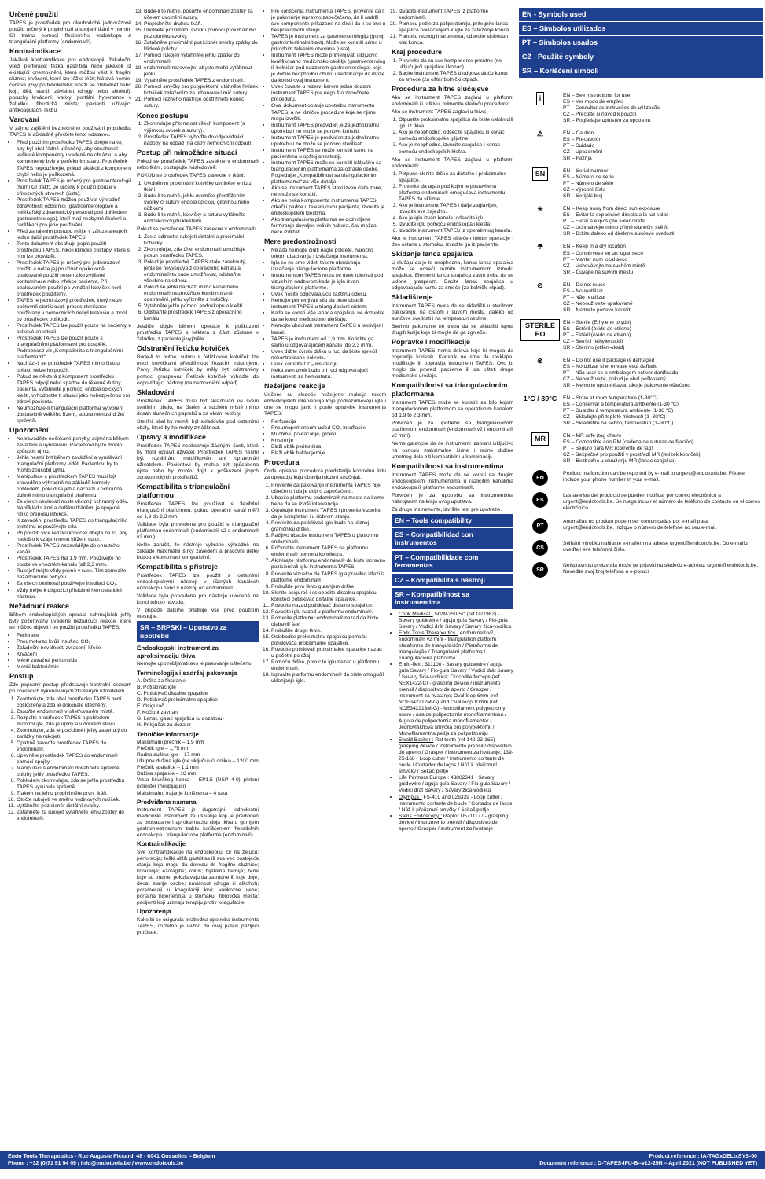Určené použití
TAPES je prostředek pro dlouhodobé jednorázové použití určený k propichnutí a spojení tkání v horním GI traktu pomocí flexibilního endoskopu a triangulační platformy (endomina®).
Kontraindikace
Jakákoli kontraindikace pro endoskopii; žaludeční vřed; perforace; těžká gastritida nebo jakákoli již existující onemocnění, která můžou vést k fragilní sliznici; krvácení, které lze těžko léčit; hiátová hernie; čerstvé jizvy po těhotenství; snaží se otěhotnět nebo kojí; děti; starší; závislost (drogy nebo alkohol); poruchy krvácení; varixy; portální hypertenze v žaludku; fibrotická místa; pacienti užívající antikoagulační léčbu
Varování
V zájmu zajištění bezpečného používání prostředku TAPES si důkladně přečtěte tento odstavec.
Před použitím prostředku TAPES dbejte na to, aby byl obal řádně utěsněný, aby obsahoval veškeré komponenty uvedené na obrázku a aby komponenty byly v perfektním stavu. Prostředek TAPES nepoužívejte, pokud jakákoli z komponent chybí nebo je poškozená.
Prostředek TAPES je určený pro gastroenterologii (horní GI trakt). Je určený k použití pouze v přirozených otvorech (ústa).
Prostředek TAPES můžou používat výhradně zdravotničtí odborníci (gastroenterologové a nelékařský zdravotnický personál pod dohledem gastroenterologa), kteří mají nezbytné školení a certifikaci pro jeho používání.
Před zahájením postupu mějte v záloze alespoň jeden další prostředek TAPES.
Tento dokument obsahuje popis použití prostředku TAPES, nikoli klinické postupy, které s ním lze provádět.
Prostředek TAPES je určený pro jednorázové použití a nelze jej používat opakovaně: opakované použití nese riziko zvýšené kontaminace nebo infekce pacienta. Při opakovaném použití po vyndání kotviček není prostředek použitelný.
TAPES je jednorázový prostředek, který nelze opětovně sterilizovat: proces sterilizace používaný v nemocnicích nebyl testován a mohl by prostředek poškodit.
Prostředek TAPES lze použít pouze na pacienty v celkové anestezii.
Prostředek TAPES lze použít pouze s triangulačními platformami pro dospělé. Podrobnosti viz „Kompatibilita s triangulačními platformami“.
Nachází-li se prostředek TAPES mimo čistou oblast, nelze ho použít.
Pokud se některá z komponent prostředku TAPES odpojí nebo spadne do tělesné dutiny pacienta, vytáhněte ji pomocí endoskopických kleští, vyhodnoťte ti situaci jako nebezpečnou pro zdraví pacienta.
Neumožňuje-li triangulační platforma vytvoření dostatečně velkého řízení, sutura nemusí držet správně.
Upozornění
Neprovádějte nečekané pohyby, zejména během zavádění a vyndávání. Pacientovi by to mohlo způsobit újmu.
Jehla nesmí být během zavádění a vyndávání triangulační platformy vidět. Pacientovi by to mohlo způsobit újmu.
Manipulace s prostředkem TAPES musí být prováděna výhradně na základě kontroly pohledem, pokud se jehla nachází v ochranné duhně mimo triangulační platformu.
Za všech okolností noste vhodný ochranný oděv. Napříklád s krví a dalšími tkáněmi je spojené riziko přenosu infekce.
K zavádění prostředku TAPES do triangulačního systému nepoužívejte sílu.
Při použití více řetízků kotviček dbejte na to, aby nedošlo k vzájemnému křížení sutur.
Prostředek TAPES nezavádějte do ohnutého kanálu.
Prostředek TAPES má 1,9 mm. Použivejte ho pouze ve vhodném kanálu (až 2,3 mm).
Rukojeť mějte vždy pevně v ruce. Tím zamezíte nežádoucímu pohybu.
Za všech okolností používejte insuflaci CO₂.
Vždy mějte k dispozici příslušné hemostatické nástroje.
Nežádoucí reakce
Během endoskopických operací zahrnujících jehly byly pozorovány uvedené nežádoucí reakce, které se můžou objevit i po použití prostředku TAPES:
Perforace
Pneumotorax kvůli insuflaci CO₂
Žaludeční nevolnost, zvracení, křeče
Krvácení
Méně závažná peritonitida
Menší bakteriémie
Postup
Zde popsaný postup představuje kontrolní seznam při operacích vykonávaných zkušeným uživatelem.
1. Zkontrolujte, zda obal prostředku TAPES není poškozený a zda je dokonale utěsněný.
2. Zasuňte endomina® v ošetřovaném místě.
3. Rozpalte prostředek TAPES a pohledem zkontrolujte, zda je úplný a v dobrém stavu.
4. Zkontrolujte, zda je pozicionér jehly zasunutý do zarážky na rukojeti.
5. Opatrně zaveďte prostředek TAPES do endomina®.
6. Upevněte prostředek TAPES do endomina® pomocí spojky.
7. Manipulací s endomina® dosáhněte správné polohy jehly prostředku TAPES.
8. Pohledem zkontrolujte, zda se jehla prostředku TAPES vysunula správně.
9. Tlakem na jehlu propíchněte první tkáň.
10. Otočte rukojetí ve směru hodinových ručiček.
11. Vytáhněte pozicionér distální svorky.
12. Zatáhněte za rukojeť vytáhněte jehlu zpátky do endomina®.
13. Bude-li to nutné, posuňte endomina® zpátky za účelem uvolnění sutury.
14. Propíchněte druhou tkáň.
15. Uvolněte proximální svorku pomocí proximálního pozicionéru svorky.
16. Zatáhněte proximální pozicionér svorky zpátky do klidové polohy.
17. Pomocí rukojeti vytáhněte jehlu zpátky do endomina®.
18. endomina® narovnejte, abyste mohli vytáhnout jehlu.
19. Vytáhněte prostředek TAPES z endomina®.
20. Pomocí smyčky pro polypektomii utáhněte řetízek kotviček zatažením za uthanovací míč sutury.
21. Pomocí řezného nástroje odstřihněte konec sutury.
Konec postupu
1. Zkontrolujte přítomnost všech komponent (s výjimkou svorek a sutury).
2. Prostředek TAPES vyhoďte do odpovídající nádoby na odpad (na ostrý nemocniční odpad).
Postup při mimožádné situaci
Pokud se prostředek TAPES zasekne v endomina® nebo tkáni, postupujte následovně:
POKUD se prostředek TAPES zasekne v tkáni:
1. Uvolněním proximální kotvičky uvolněte jehlu z tkání.
2. Bude-li to nutné, jehlu uvolněte přestřižením svorky či sutury endoskopickou gilotinou nebo nůžkami.
3. Bude-li to nutné, kotvičky a suturu vytáhněte endoskopickými kleštěmi.
Pokud se prostředek TAPES zasekne v endomina®:
1. Zcela odtrantte rukojeti distální a proximální kotvičky.
2. Zkontrolujte, zda úhel endomina® umožňuje posun prostředku TAPES.
3. Pokud je prostředek TAPES stále zaseknutý, jehla se nevysouvá z operačního kanálu a endomina® to bude umožňovat, odstraňte všechno najednou.
4. Pokud se jehla nachází mimo kanál nebo endomina® neumožňuje kombinované odstranění, jehlu vyřízněte z trubičky.
5. Vytáhněte jehlu pomocí endoskopu a kleští.
6. Odstraňte prostředek TAPES z operačního kanálu.
Jestliže dojde během operace k poškození prostředku TAPES a některá z částí zůstane v žaludku, z pacienta ji vyjměte.
Odstranění řetízku kotviček
Bude-li to nutné, suturu s řetízkovou kotviček lze mezi kotvičkami přestřihnout řezacím nástrojem. Prvky řetízku kotviček by měly být odstraněny pomocí graspeoru. Řetízek kotviček vyhoďte do odpovídající nádoby (na nemocniční odpad).
Skladování
Prostředek TAPES musí být skladován ve svém sterilním obalu, na čistém a suchém místě mimo dosah slunečních paprsků a za okolní teploty.
Sterilní obal by neměl být skladován pod ostatními obaly, které by ho mohly zmáčknout.
Opravy a modifikace
Prostředek TAPES neobsahuje žádnými části, které by mohl opravit uživatel. Prostředek TAPES nesmí být rozebírán, modifikován ani opravován uživatelem. Pacientovi by mohla být způsobena újma nebo by mohlo dojít k poškození jiných zdravotnických prostředků.
Kompatibilita s triangulační platformou
Prostředek TAPES lze používat s flexibilní triangulační platformou, pokud operační kanál měří od 1,9 do 2,3 mm.
Validace byla provedena pro použití s triangulační platformou endomina® (endomina® v2 a endomina® v2 mini).
Nelze zaručit, že nástroje vybrané výhradně na základě maximální šířky zavedení a pracovní délky budou v kombinaci kompatibilní.
Kompatibilita s přístroje
Prostředek TAPES lze použít s ostatními endoskopickými nástroji v různých kanálech endoskopu nebo v nástroji od endomina®.
Validace byla provedena pro nástroje uvedené na konci tohoto návodu.
V případě dalšího přístroje vše před použitím otestujte.
SR – SRPSKI – Uputstvo za upotrebu
Endoskopski instrument za aproksimaciju tkiva
Nemojte upotrebljavati ako je pakovanje oštećeno
Terminologija i sadržaj pakovanja
A. Drška za fiksiranje
B. Potiskivač igle
C. Potiskivač distalne spajalice
D. Potiskivač proksimalne spajalice
E. Osigurač
F. Kočioni zavrtanj
G. Lanac igala i spajalica (u dozatoru)
H. Priključak za dozator
Tehničke informacije
Maksimalni prečnik – 1,9 mm
Prečnik igle – 1,75 mm
Radna dužina igle – 17 mm
Ukupna dužina igle (ne uključujući dršku) – 1200 mm
Prečnik spajalice – 1,1 mm
Dužina spajalice – 10 mm
Vrsta hirurškog konca – EP1.5 (USP 4-0) pleteni poliester (neupijajući)
Maksimalno trajanje korišćenja – 4 sata
Predviđena namena
Instrument TAPES je dugotrajni, jednokratni medicinski instrument za ušivanje koji je predviđen za probadanje i aproksimaciju sloja tkiva u gornjem gastrointestinalnom traktu korišćenjem fleksibilnih endoskopa i triangulacione platforme (endomina®).
Kontraindikacije
Sve kontraindikacije na endoskopiju; čir na želucu; perforacija; teški oblik gastritisa ili sva već postojeća stanja koja mogu da dovedu do fragilne sluznice; krvarenje; ezofagitis; kolitis; hijatalna hernija; žene koje su trudne, pokušavaju da zatrudne ili koje doje; deca; starije osobe; zavisnost (droga ili alkohol); poremećaji u koagulaciji krvi; varikozne vene; portalna hipertenzija u stomaku; fibrotička mesta; pacijenti koji uzimaju terapiju protiv koagulacije
Upozorenja
Kako bi se osigurala bezbedna upotreba instrumenta TAPES, izuzetno je važno da ovaj pasus pažljivo pročitate.
Pre korišćenja instrumenta TAPES, proverite da li je pakovanje ispravno zapečaćeno, da li sadrži sve komponente prikazane na slici i da li su one u besprekornom stanju.
TAPES je instrument za gastroenterologiju (gornji gastrointestinalni trakt). Može se koristiti samo u prirodnim telesnim otvorima (usta).
Instrument TAPES može primenjivati isključivo kvalifikovano medicinsko osoblje (gastroenterolog ili bolničar pod nadzorom gastroenterologa) koje je dobilo neophodnu obuku i sertifikaciju da može da koristi ovaj instrument.
Uvek čuvajte u rezervi barem jedan dodatni instrument TAPES pre nego što započnete proceduru.
Ovaj dokument opisuje upotrebu instrumenta TAPES, a ne kliničke procedure koje se njime mogu izvršiti.
Instrument TAPES predviđen je za jednokratnu upotrebu i ne može se ponovo koristiti.
Instrument TAPES je predviđen za jednokratnu upotrebu i ne može se ponovo sterilisati.
Instrument TAPES se može koristiti samo na pacijentima u opštoj anesteziji.
Instrument TAPES može se koristiti isključivo sa triangulacionim platformama za odrasle osobe. Pogledajte „Kompatibilnost sa triangulacionim platformama“ za više detalja.
Ako se instrument TAPES stavi izvan čiste zone, ne može se koristiti.
Ako se neka komponenta instrumenta TAPES otkači i padne u telesni otvor pacijenta, izvucite je endoskopskim kleštima.
Ako triangulaciona platforma ne dozvoljava formiranje dovoljno velikih nabora, šav možda neće izdržati.
Mere predostrožnosti
Nikada nemojte činiti nagle pokrete, naročito tokom ubacivanja i izvlačenja instrumenta.
Igla se ne sme videti tokom ubacivanja i izvlačenja triangulacione platforme.
Instrumentom TAPES mora se uvek rukovati pod vizuelnim nadzorom kada je igla izvan triangulacione platforme.
Uvek nosite odgovarajuću zaštitnu odeću.
Nemojte primenjivati silu da biste ubacili instrument TAPES u triangulacioni sistem.
Kada se koristi više lanaca spajalica, ne dozvolite da se konci međusobno ukrštaju.
Nemojte ubacivati instrument TAPES u iskrivljeni kanal.
TAPES je instrument od 1,9 mm. Koristite ga samo u odgovarajućem kanalu (do 2,3 mm).
Uvek držite čvrsto dršku u ruci da biste sprečili nekontrolisane pokrete.
Uvek koristite CO₂ insuflaciju.
Neka vam uvek budu pri ruci odgovarajući instrumenti za hemostazu.
Neželjene reakcije
Uočene su sledeće neželjene reakcije tokom endoskopskih intervencija koje podrazumevaju igle i one se mogu javiti i posle upotrebe instrumenta TAPES:
Perforacija
Pneumoperitoneum usled CO₂ insuflacije
Mučnina, povraćanje, grčevi
Krvarenje
Blaži oblik peritonitisa
Blaži oblik bakterijemije
Procedura
Ovde opisana procedura predstavlja kontrolnu listu za operaciju koju obavlja iskusni stručnjak.
1. Proverite da pakovanje instrumenta TAPES nije oštećeno i da je dobro zapečaćeno.
2. Ubacite platformu endomina® na mesto na kome treba da se izvrši intervencija.
3. Otpakujte instrument TAPES i proverite vizuelno da je kompletan i u dobrom stanju.
4. Proverite da potiskivač igle bude na kliznoj graničniku drške.
5. Pažljivo ubacite instrument TAPES u platformu endomina®.
6. Pričvrstite instrument TAPES na platformu endomina® pomoću konektora.
7. Aktivirajte platformu endomina® da biste ispravno pozicionirali iglu instrumenta TAPES.
8. Proverite vizuelno da TAPES igla pravilno izlazi iz platforme endomina®.
9. Probušite prvo tkivo guranjem drške.
10. Skinite osigurač i oslobodite distalnu spajalicu koristeći potiskivač distalne spajalice.
11. Povucite nazad potiskivač distalne spajalice.
12. Povucite iglu nazad u platformu endomina®.
13. Pomerite platformu endomina® nazad da biste olabavili šav.
14. Probušite drugo tkivo.
15. Oslobodite proksimalnu spajalicu pomoću potiskivača proksimalne spajalice.
16. Povucite potiskivač proksimalne spajalice nazad u početni položaj.
17. Pomoću drške, povucite iglu nazad u platformu endomina®.
18. Ispravite platformu endomina® da biste omogućili uklanjanje igle.
19. Izvadite instrument TAPES iz platforme endomina®.
20. Pomoću petlje za polipektomiju, pritegnite lanac spajalica povlačenjem kugle za zatezanje konca.
21. Pomoću reznog instrumenta, odsecite slobodan kraj konca.
Kraj procedure
1. Proverite da su sve komponente prisutne (ne uključujući spajalice i konac).
2. Bacite instrument TAPES u odgovarajuću kantu za smeće (za oštar bolnički otpad).
Procedura za hitne slučajeve
Ako se instrument TAPES zaglavi u platformi endomina® ili u tkivu, primenite sledeću proceduru:
Ako se instrument TAPES zaglavi u tkivu:
1. Otpustite proksimalnu spajalicu da biste oslobodili iglu iz tkiva.
2. Ako je neophodno, odsecite spajalicu ili konac pomoću endoskopske giljotine.
3. Ako je neophodno, izvucite spajalice i konac pomoću endoskopskih klešta.
Ako se instrument TAPES zaglavi u platformi endomina®:
1. Potpuno skinite drške za distalne i proksimalne spajalice.
2. Proverite da ugao pod kojim je postavljena platforma endomina® omogućava instrumentu TAPES da sklizne.
3. Ako je instrument TAPES i dalje zaglavljen, izvadite sve zajedno.
4. Ako je igla izvan kanala, odsecite iglu.
5. Izvucite iglu pomoću endoskopa i klešta.
6. Izvadite instrument TAPES iz operativnog kanala.
Ako je instrument TAPES oštećen tokom operacije i deo ostane u stomaku, izvadite ga iz pacijenta.
Skidanje lanca spajalica
U slučaju da je to neophodno, konac lanca spajalica može se odseći reznim instrumentom između spajalica. Elementi lanca spajalica zatim treba da se uklone graspeom. Bacite lanac spajalica u odgovarajuću kantu za smeće (za bolnički otpad).
Skladištenje
Instrument TAPES mora da se skladišti u sterilnom pakovanju, na čistom i suvom mestu, daleko od sunčeve svetlosti i na temperaturi okoline.
Sterilno pakovanje ne treba da se skladišti ispod drugih kutija koje bi mogle da ga zgnječe.
Popravke i modifikacije
Instrument TAPES nema delova koje bi mogao da popravlja korisnik. Korisnik ne sme da rasklapa, modifikuje ili popravlja instrument TAPES. Ovo bi moglo da povredi pacijente ili da ošteti druge medicinske uređaje.
Kompatibilnost sa triangulacionim platformama
Instrument TAPES može se koristiti sa bilo kojom triangulacionom platformom sa operativnim kanalom od 1,9 to 2,3 mm.
Potvrđen je za upotrebu sa triangulacionom platformom endomina® (endomina® v2 i endomina® v2 mini).
Nema garancije da će instrumenti izabrani isključivo na osnovu maksimalne širine i radne dužine umetnog dela biti kompatibilni u kombinaciji.
Kompatibilnost sa instrumentima
Instrument TAPES može da se koristi sa drugim endoskopskim instrumentima u različitim kanalima endoskopa ili platforme endomina®.
Potvrđen je za upotrebu sa instrumentima nabrojanim na kraju ovog uputstva.
Za druge instrumente, izvršite test pre upotrebe.
EN – Tools compatibility
ES – Compatibilidad con instrumentos
PT – Compatibilidade com ferramentas
CZ – Kompatibilita s nástroji
SR – Kompatibilnost sa instrumentima
Cook Medical : SGW-250-5D (ref G21962) - Savary guidewire / aguja guía Savary / Fio-guia Savary / Vodicí drát Savary / Savary žica-vodilica
Endo Tools Therapeutics : endomina® v2, endomina® v2 mini - triangulation platform / plataforma de triangulación / Plataforma de triangulação / Triangulační platforma / Triangulaciona platforma
Endo-flex : 311100 - Savary guidewire / aguja guía Savary / Fio-guia Savary / Vodicí drát Savary / Savary žica-vodilica; Crocodile forceps (ref NEX1422-C) - grasping device / instrumento prensil / dispositivo de aperto / Grasper / instrument za hvatanje; Oval loop 6mm (ref NOE342212M-G) and Oval loop 10mm (ref NOE342213M-G) - Monofilament polypectomy snare / asa de polipectomía monofilamentosa / Argola de polipectomia monofilamentar / Jednovláknová smyčka pro polypektomii / Monofilamentna petlja za polipektomiju
Ewald Bacher : Rat tooth (ref 148-23-165) - grasping device / instrumento prensil / dispositivo de aperto / Grasper / instrument za hvatanje; 139-25-160 - Loop cutter / instrumento cortante de bucle / Cortador de laços / Nůž k přeřiznutí smyčky / Sekač petlje
Life Partners Europe : 43002341 - Savary guidewire / aguja guía Savary / Fio-guia Savary / Vodicí drát Savary / Savary žica-vodilica
Olympus : FS-410 and 026339 - Loop cutter / instrumento cortante de bucle / Cortador de laços / Nůž k přeřiznutí smyčky / Sekač petlje
Steris Endoscopy : Raptor U5711177 - grasping device / instrumento prensil / dispositivo de aperto / Grasper / instrument za hvatanje
EN - Symbols used
ES – Símbolos utilizados
PT – Símbolos usados
CZ - Použité symboly
SR – Korišćeni simboli
| i | EN – See instructions for use ES – Ver modo de empleo PT – Consultar as instruções de utilização CZ – Přečtěte si návod k použití SR – Pogledajte uputstvo za upotrebu |
| ⚠ | EN – Caution ES – Precaución PT – Cuidado CZ – Upozornění SR – Pažnja |
| SN | EN – Serial number ES – Número de serie PT – Número de série CZ – Výrobní číslo SR – Serijski broj |
| ☀ | EN – Keep away from direct sun exposure ES – Evitar la exposición directa a la luz solar PT – Evitar a exposição solar direta CZ – Uchovávejte mimo přímé sluneční světlo SR – Držite daleko od direktne sunčeve svetlosti |
| ☂ | EN – Keep in a dry location ES – Consérvese en un lugar seco PT – Manter num local seco CZ – Uchovávejte na suchém místě SR – Čuvajte na suvom mestu |
| ⊘ | EN – Do not reuse ES – No reutilizar PT – Não reutilizar CZ – Nepoužívejte opakovaně SR – Nemojte ponovo koristiti |
| STERILE EO | EN – Sterile (Ethylene oxyde) ES – Estéril (óxido de etileno) PT – Estéril (óxido de etileno) CZ – Sterilní (ethylenoxid) SR – Sterilno (etilen-oksid) |
| ⊗ | EN – Do not use if package is damaged ES – No utilizar si el envase está dañado PT – Não usar se a embalagem estiver danificada CZ – Nepoužívejte, pokud je obal poškozený SR – Nemojte upotrebljavati ako je pakovanje oštećeno |
| 1°C / 30°C | EN – Store at room temperature (1-30°C) ES – Conservar a temperatura ambiente (1-30 °C) PT – Guardar à temperatura ambiente (1-30 °C) CZ – Skladujte při teplotě místnosti (1–30°C) SR – Skladištite na sobnoj temperaturi (1–30°C) |
| MR | EN – MR safe (tag chain) ES – Compatible con RM (cadena de suturas de fijación) PT – Seguro para MR (corrente de tag) CZ – Bezpečné pro použití v prostředí MR (řetízek kotviček) SR – Bezbedno u okruženju MR (lanac spajalica) |
| EN | Product malfunction can be reported by e-mail to urgent@endotools.be. Please include your phone number in your e-mail. |
| ES | Las averías del producto se pueden notificar por correo electrónico a urgent@endotools.be. Se ruega incluir el número de teléfono de contacto en el correo electrónico. |
| PT | Anomalias no produto podem ser comunicadas por e-mail para: urgent@endotools.be. Indique o número de telefone no seu e-mail. |
| CS | Selhání výrobku nahlaste e-mailem na adrese urgent@endotools.be. Do e-mailu uveďte i své telefonní číslo. |
| SR | Neispravnost proizvoda može se prijaviti na sledeću e-adresu: urgent@endotools.be. Navedite svoj broj telefona u e-poruci. |
Endo Tools Therapeutics - Rue Auguste Piccard, 48 - 6041 Gosselies – Belgium
Phone : +32 (0)71 91 94 09 / info@endotools.be / www.endotools.be
Product reference : IA-TAGxDELIxSYS-00
Document reference : D-TAPES-IFU-B--v12-25R – April 2021 (NOT PUBLISHED YET)